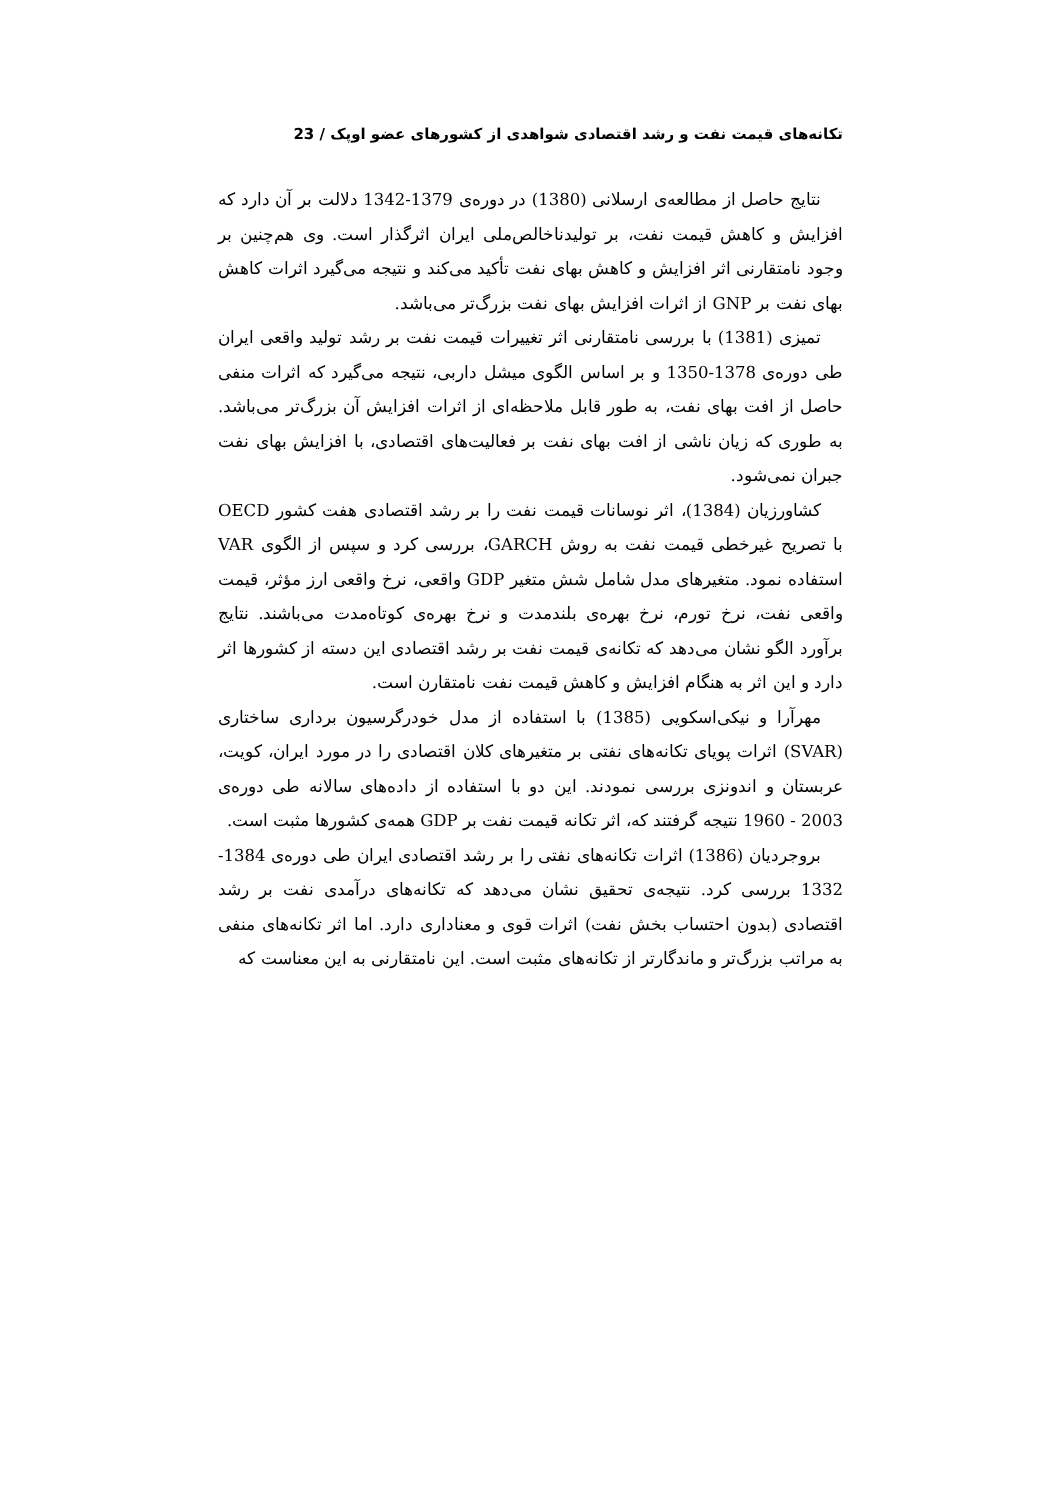تکانه‌های قیمت نفت و رشد اقتصادی شواهدی از کشورهای عضو اوپک / 23
نتایج حاصل از مطالعه‌ی ارسلانی (1380) در دوره‌ی 1379-1342 دلالت بر آن دارد که افزایش و کاهش قیمت نفت، بر تولیدناخالص‌ملی ایران اثرگذار است. وی هم‌چنین بر وجود نامتقارنی اثر افزایش و کاهش بهای نفت تأکید می‌کند و نتیجه می‌گیرد اثرات کاهش بهای نفت بر GNP از اثرات افزایش بهای نفت بزرگ‌تر می‌باشد.
تمیزی (1381) با بررسی نامتقارنی اثر تغییرات قیمت نفت بر رشد تولید واقعی ایران طی دوره‌ی 1378-1350 و بر اساس الگوی میشل داربی، نتیجه می‌گیرد که اثرات منفی حاصل از افت بهای نفت، به طور قابل ملاحظه‌ای از اثرات افزایش آن بزرگ‌تر می‌باشد. به طوری که زیان ناشی از افت بهای نفت بر فعالیت‌های اقتصادی، با افزایش بهای نفت جبران نمی‌شود.
کشاورزیان (1384)، اثر نوسانات قیمت نفت را بر رشد اقتصادی هفت کشور OECD با تصریح غیرخطی قیمت نفت به روش GARCH، بررسی کرد و سپس از الگوی VAR استفاده نمود. متغیرهای مدل شامل شش متغیر GDP واقعی، نرخ واقعی ارز مؤثر، قیمت واقعی نفت، نرخ تورم، نرخ بهره‌ی بلندمدت و نرخ بهره‌ی کوتاه‌مدت می‌باشند. نتایج برآورد الگو نشان می‌دهد که تکانه‌ی قیمت نفت بر رشد اقتصادی این دسته از کشورها اثر دارد و این اثر به هنگام افزایش و کاهش قیمت نفت نامتقارن است.
مهرآرا و نیکی‌اسکویی (1385) با استفاده از مدل خودرگرسیون برداری ساختاری (SVAR) اثرات پویای تکانه‌های نفتی بر متغیرهای کلان اقتصادی را در مورد ایران، کویت، عربستان و اندونزی بررسی نمودند. این دو با استفاده از داده‌های سالانه طی دوره‌ی 2003 - 1960 نتیجه گرفتند که، اثر تکانه قیمت نفت بر GDP همه‌ی کشورها مثبت است.
بروجردیان (1386) اثرات تکانه‌های نفتی را بر رشد اقتصادی ایران طی دوره‌ی 1384-1332 بررسی کرد. نتیجه‌ی تحقیق نشان می‌دهد که تکانه‌های درآمدی نفت بر رشد اقتصادی (بدون احتساب بخش نفت) اثرات قوی و معناداری دارد. اما اثر تکانه‌های منفی به مراتب بزرگ‌تر و ماندگارتر از تکانه‌های مثبت است. این نامتقارنی به این معناست که